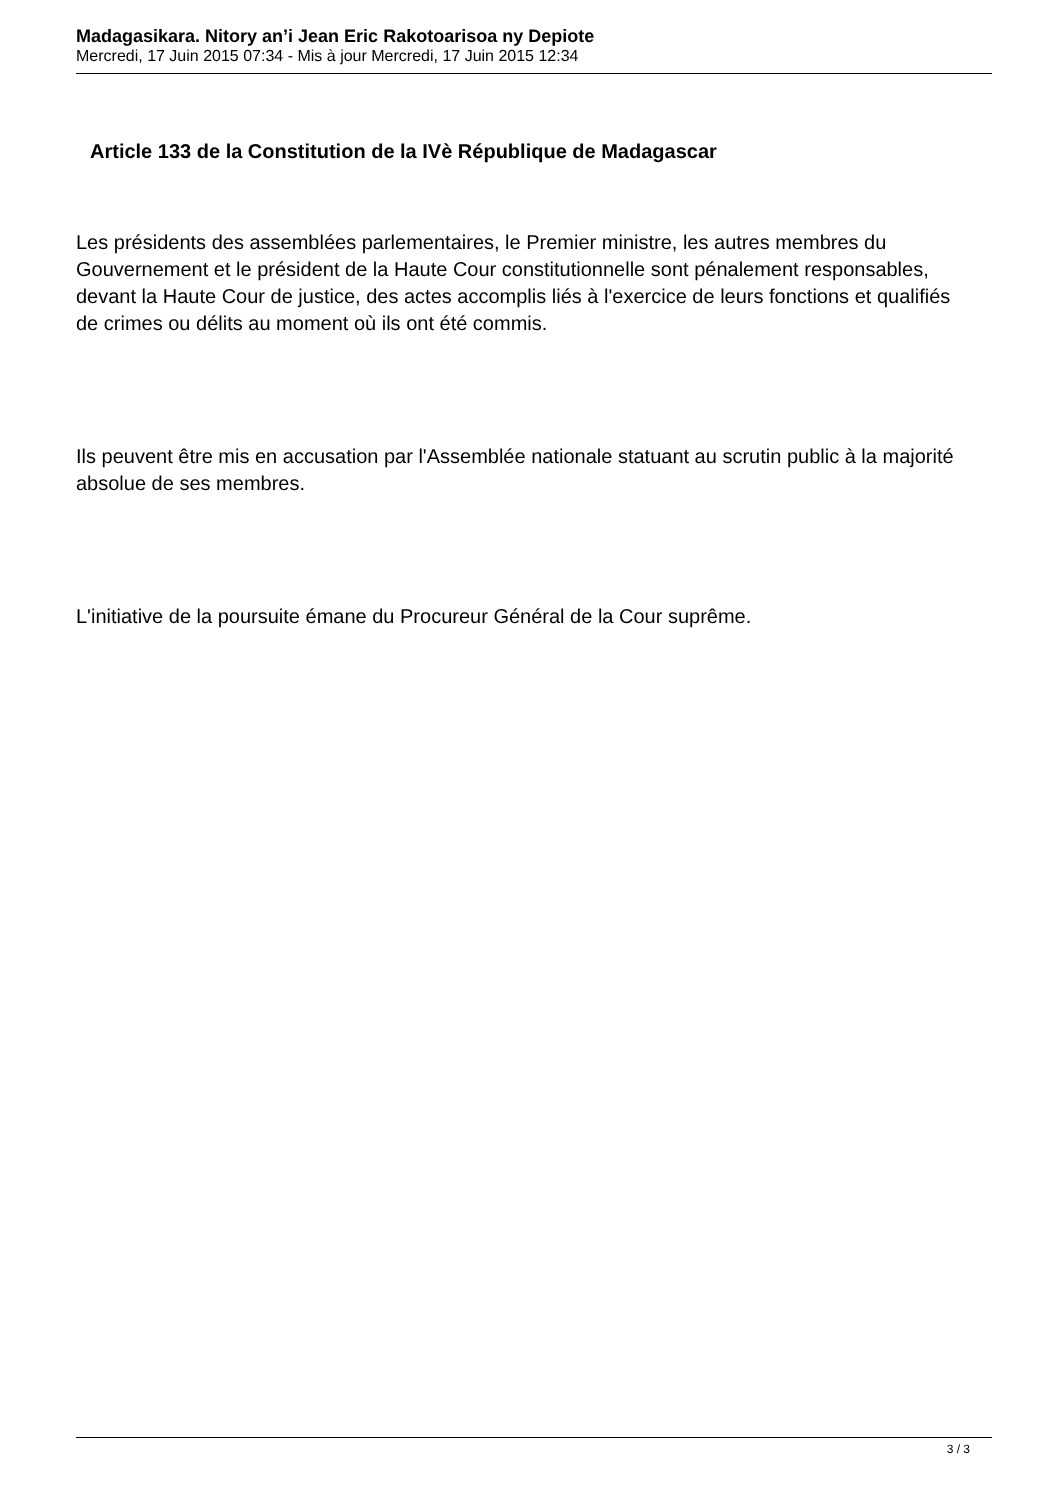Madagasikara. Nitory an’i Jean Eric Rakotoarisoa ny Depiote
Mercredi, 17 Juin 2015 07:34 - Mis à jour Mercredi, 17 Juin 2015 12:34
Article 133 de la Constitution de la IVè République de Madagascar
Les présidents des assemblées parlementaires, le Premier ministre, les autres membres du Gouvernement et le président de la Haute Cour constitutionnelle sont pénalement responsables, devant la Haute Cour de justice, des actes accomplis liés à l'exercice de leurs fonctions et qualifiés de crimes ou délits au moment où ils ont été commis.
Ils peuvent être mis en accusation par l'Assemblée nationale statuant au scrutin public à la majorité absolue de ses membres.
L'initiative de la poursuite émane du Procureur Général de la Cour suprême.
3 / 3